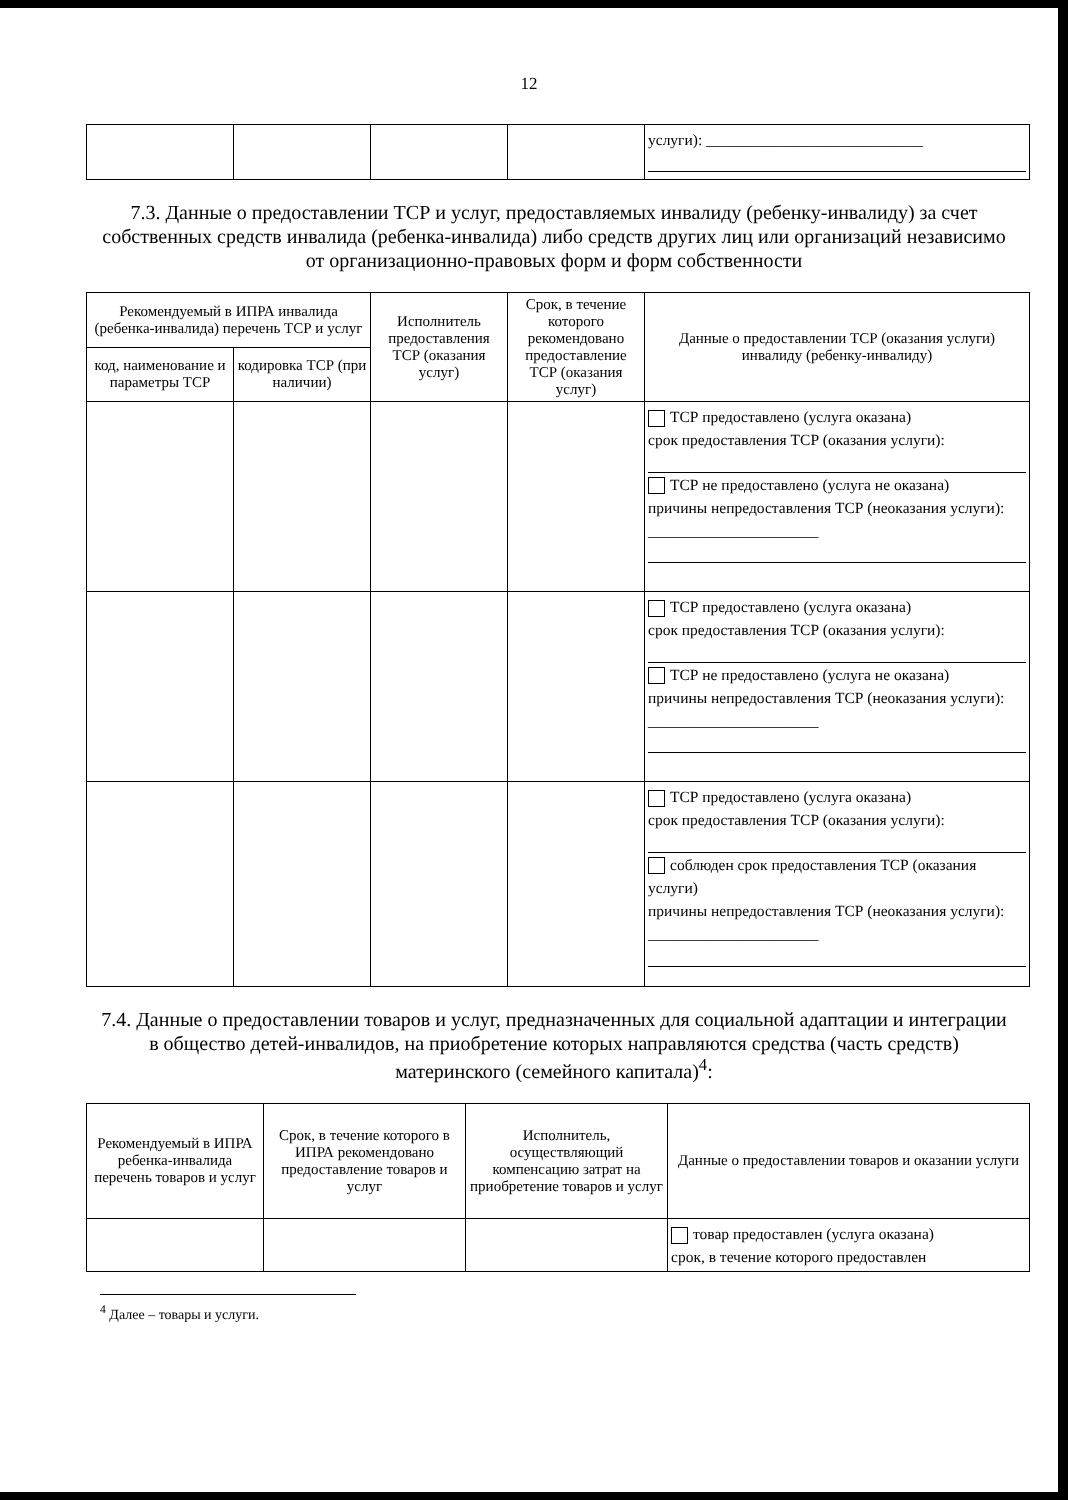12
| | | | | услуги): ____________________________ |
7.3. Данные о предоставлении ТСР и услуг, предоставляемых инвалиду (ребенку-инвалиду) за счет собственных средств инвалида (ребенка-инвалида) либо средств других лиц или организаций независимо от организационно-правовых форм и форм собственности
| Рекомендуемый в ИПРА инвалида (ребенка-инвалида) перечень ТСР и услуг | | Исполнитель предоставления ТСР (оказания услуг) | Срок, в течение которого рекомендовано предоставление ТСР (оказания услуг) | Данные о предоставлении ТСР (оказания услуги) инвалиду (ребенку-инвалиду) |
| --- | --- | --- | --- | --- |
| код, наименование и параметры ТСР | кодировка ТСР (при наличии) | | | |
| | | | | ТСР предоставлено (услуга оказана) срок предоставления ТСР (оказания услуги): ТСР не предоставлено (услуга не оказана) причины непредоставления ТСР (неоказания услуги): ______________________ |
| | | | | ТСР предоставлено (услуга оказана) срок предоставления ТСР (оказания услуги): ТСР не предоставлено (услуга не оказана) причины непредоставления ТСР (неоказания услуги): ______________________ |
| | | | | ТСР предоставлено (услуга оказана) срок предоставления ТСР (оказания услуги): соблюден срок предоставления ТСР (оказания услуги) причины непредоставления ТСР (неоказания услуги): ______________________ |
7.4. Данные о предоставлении товаров и услуг, предназначенных для социальной адаптации и интеграции в общество детей-инвалидов, на приобретение которых направляются средства (часть средств) материнского (семейного капитала)<sup>4</sup>:
| Рекомендуемый в ИПРА ребенка-инвалида перечень товаров и услуг | Срок, в течение которого в ИПРА рекомендовано предоставление товаров и услуг | Исполнитель, осуществляющий компенсацию затрат на приобретение товаров и услуг | Данные о предоставлении товаров и оказании услуги |
| --- | --- | --- | --- |
| | | | товар предоставлен (услуга оказана) срок, в течение которого предоставлен |
<sup>4</sup> Далее – товары и услуги.